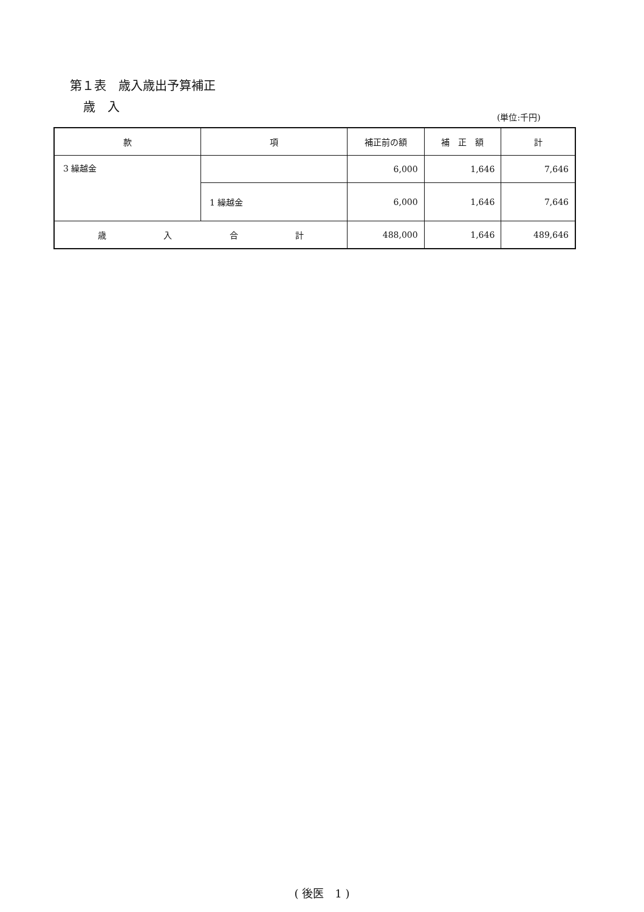第１表　歳入歳出予算補正
歳　入
(単位:千円)
| 款 | 項 | 補正前の額 | 補 正 額 | 計 |
| --- | --- | --- | --- | --- |
| 3 繰越金 | | 6,000 | 1,646 | 7,646 |
| | 1 繰越金 | 6,000 | 1,646 | 7,646 |
| 歳 入 合 計 | | 488,000 | 1,646 | 489,646 |
( 後医　1 )